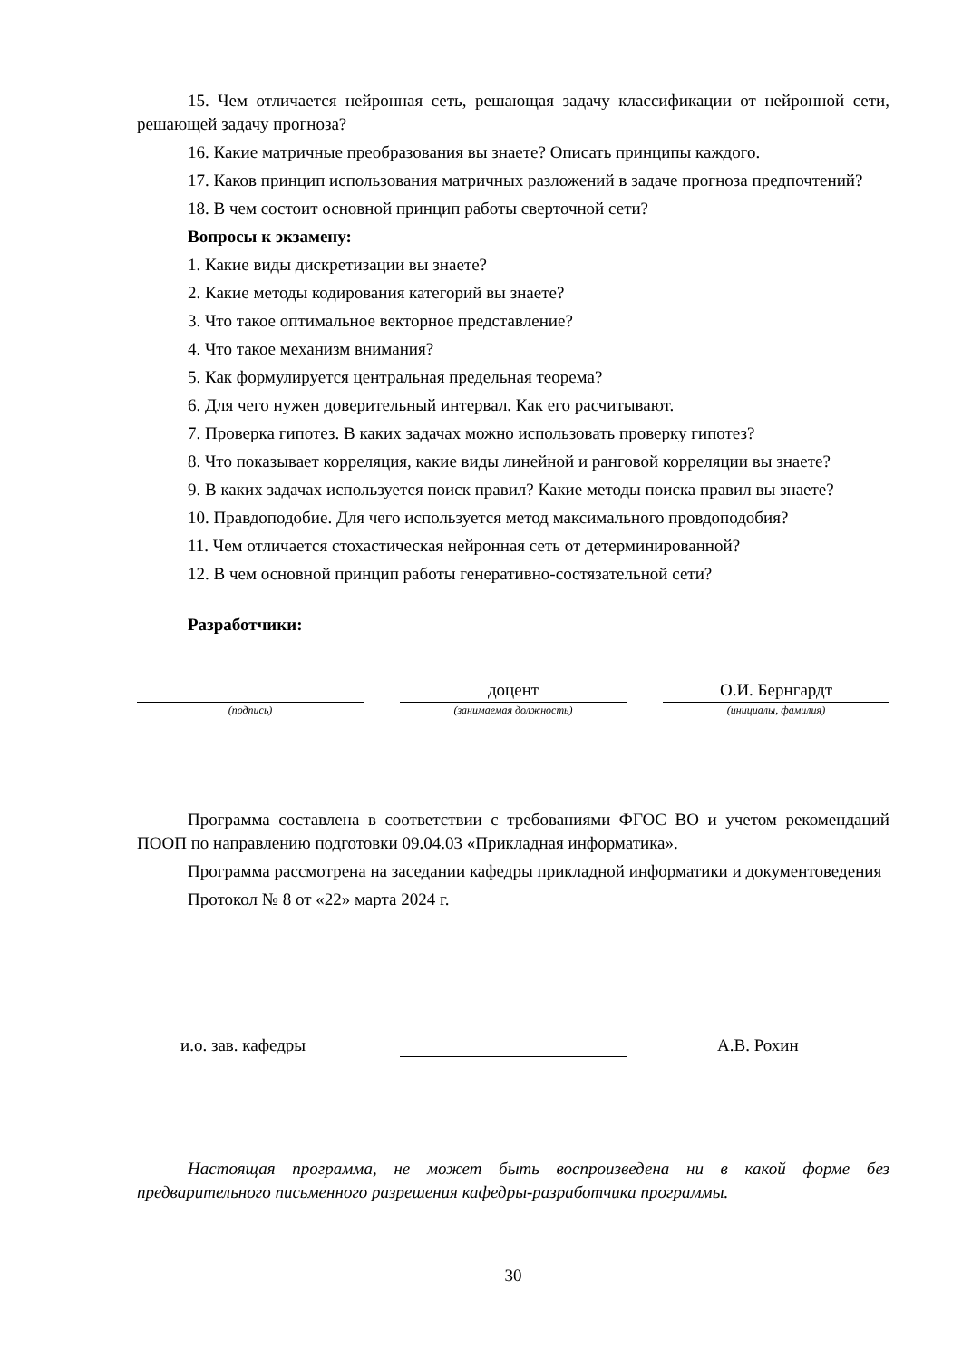15. Чем отличается нейронная сеть, решающая задачу классификации от нейронной сети, решающей задачу прогноза?
16. Какие матричные преобразования вы знаете? Описать принципы каждого.
17. Каков принцип использования матричных разложений в задаче прогноза предпочтений?
18. В чем состоит основной принцип работы сверточной сети?
Вопросы к экзамену:
1. Какие виды дискретизации вы знаете?
2. Какие методы кодирования категорий вы знаете?
3. Что такое оптимальное векторное представление?
4. Что такое механизм внимания?
5. Как формулируется центральная предельная теорема?
6. Для чего нужен доверительный интервал. Как его расчитывают.
7. Проверка гипотез. В каких задачах можно использовать проверку гипотез?
8. Что показывает корреляция, какие виды линейной и ранговой корреляции вы знаете?
9. В каких задачах используется поиск правил? Какие методы поиска правил вы знаете?
10. Правдоподобие. Для чего используется метод максимального провдоподобия?
11. Чем отличается стохастическая нейронная сеть от детерминированной?
12. В чем основной принцип работы генеративно-состязательной сети?
Разработчики:
(подпись)
доцент
(занимаемая должность)
О.И. Бернгардт
(инициалы, фамилия)
Программа составлена в соответствии с требованиями ФГОС ВО и учетом рекомендаций ПООП по направлению подготовки 09.04.03 «Прикладная информатика».
Программа рассмотрена на заседании кафедры прикладной информатики и документоведения
Протокол № 8 от «22» марта 2024 г.
и.о. зав. кафедры
А.В. Рохин
Настоящая программа, не может быть воспроизведена ни в какой форме без предварительного письменного разрешения кафедры-разработчика программы.
30